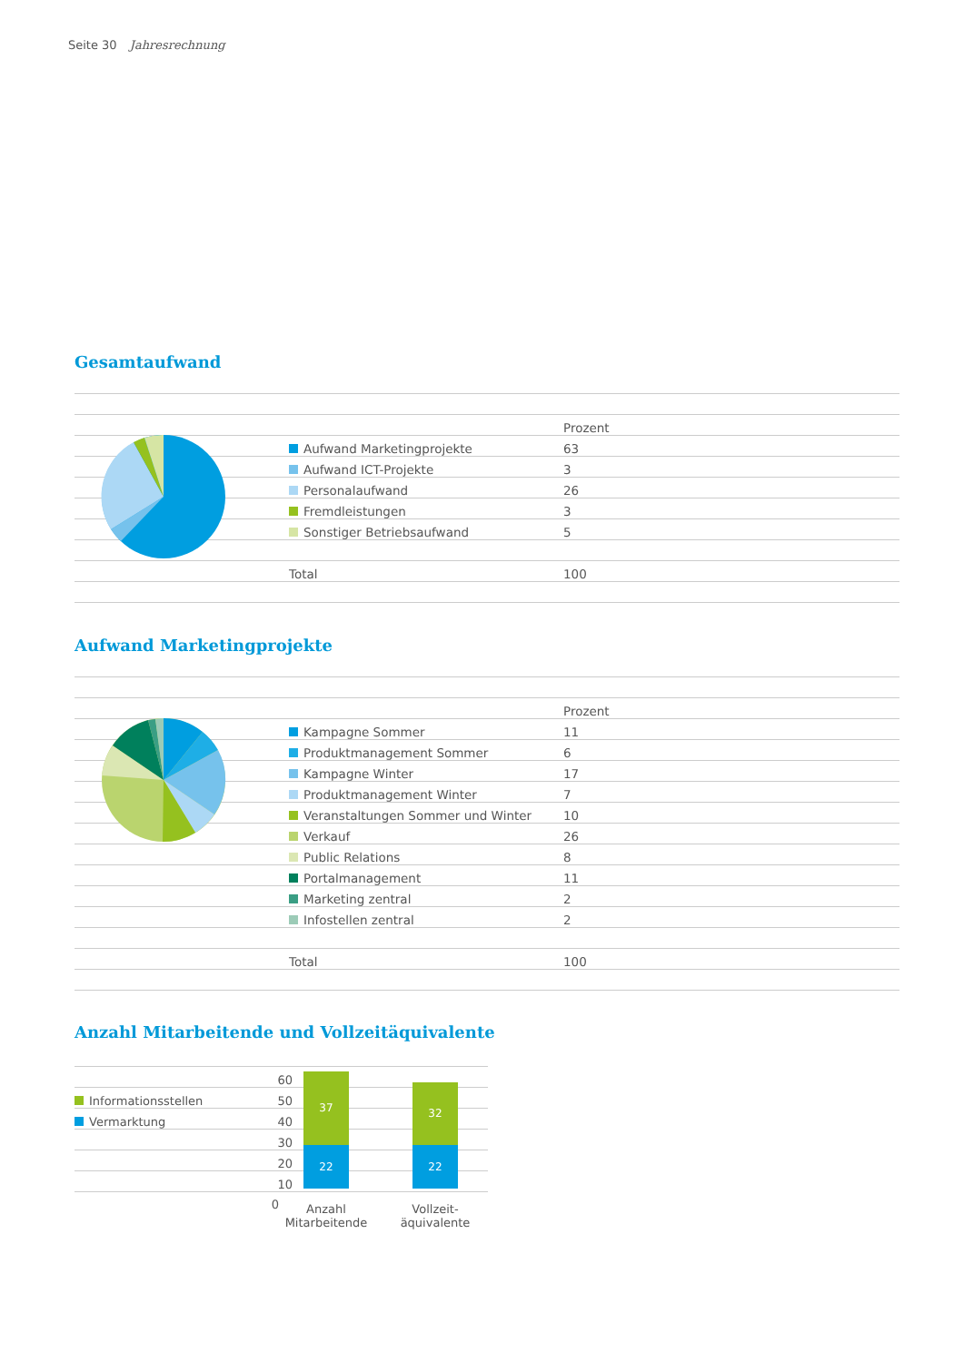Seite 30 Jahresrechnung
Gesamtaufwand
| | | Prozent |
| | Aufwand Marketingprojekte | 63 |
| | Aufwand ICT-Projekte | 3 |
| | Personalaufwand | 26 |
| | Fremdleistungen | 3 |
| | Sonstiger Betriebsaufwand | 5 |
| | Total | 100 |
Aufwand Marketingprojekte
| | | Prozent |
| | Kampagne Sommer | 11 |
| | Produktmanagement Sommer | 6 |
| | Kampagne Winter | 17 |
| | Produktmanagement Winter | 7 |
| | Veranstaltungen Sommer und Winter | 10 |
| | Verkauf | 26 |
| | Public Relations | 8 |
| | Portalmanagement | 11 |
| | Marketing zentral | 2 |
| | Infostellen zentral | 2 |
| | Total | 100 |
Anzahl Mitarbeitende und Vollzeitäquivalente
| | 60 | |
| Informationsstellen | 50 | |
| Vermarktung | 40 | |
| | 30 | |
| | 20 | |
| | 10 | |
0
37
22
32
22
Anzahl
Mitarbeitende
Vollzeit-
äquivalente